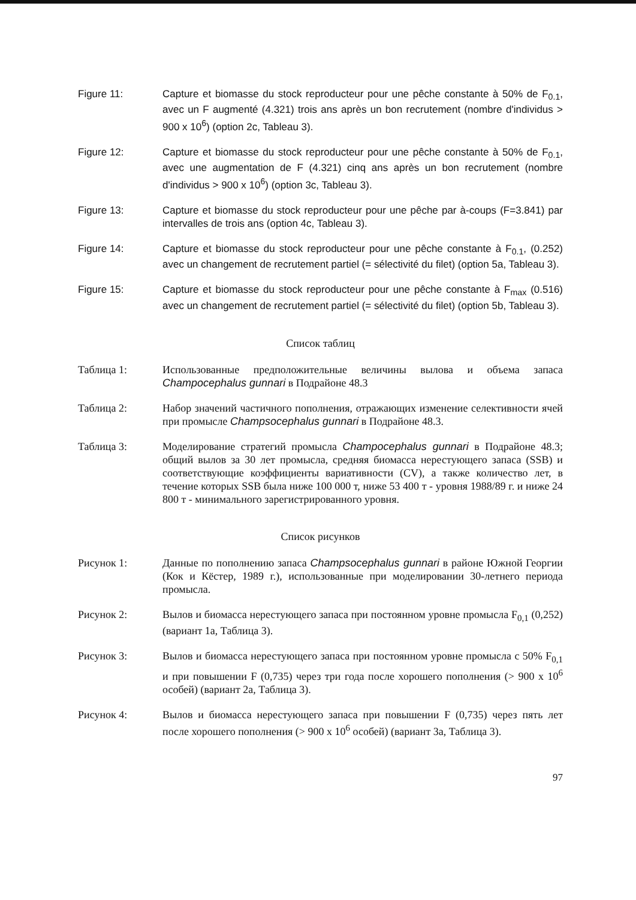Figure 11: Capture et biomasse du stock reproducteur pour une pêche constante à 50% de F<sub>0.1</sub>, avec un F augmenté (4.321) trois ans après un bon recrutement (nombre d'individus > 900 x 10<sup>6</sup>) (option 2c, Tableau 3).
Figure 12: Capture et biomasse du stock reproducteur pour une pêche constante à 50% de F<sub>0.1</sub>, avec une augmentation de F (4.321) cinq ans après un bon recrutement (nombre d'individus > 900 x 10<sup>6</sup>) (option 3c, Tableau 3).
Figure 13: Capture et biomasse du stock reproducteur pour une pêche par à-coups (F=3.841) par intervalles de trois ans (option 4c, Tableau 3).
Figure 14: Capture et biomasse du stock reproducteur pour une pêche constante à F<sub>0.1</sub>, (0.252) avec un changement de recrutement partiel (= sélectivité du filet) (option 5a, Tableau 3).
Figure 15: Capture et biomasse du stock reproducteur pour une pêche constante à F<sub>max</sub> (0.516) avec un changement de recrutement partiel (= sélectivité du filet) (option 5b, Tableau 3).
Список таблиц
Таблица 1: Использованные предположительные величины вылова и объема запаса Champocephalus gunnari в Подрайоне 48.3
Таблица 2: Набор значений частичного пополнения, отражающих изменение селективности ячей при промысле Champsocephalus gunnari в Подрайоне 48.3.
Таблица 3: Моделирование стратегий промысла Champocephalus gunnari в Подрайоне 48.3; общий вылов за 30 лет промысла, средняя биомасса нерестующего запаса (SSB) и соответствующие коэффициенты вариативности (CV), а также количество лет, в течение которых SSB была ниже 100 000 т, ниже 53 400 т - уровня 1988/89 г. и ниже 24 800 т - минимального зарегистрированного уровня.
Список рисунков
Рисунок 1: Данные по пополнению запаса Champsocephalus gunnari в районе Южной Георгии (Кок и Кёстер, 1989 г.), использованные при моделировании 30-летнего периода промысла.
Рисунок 2: Вылов и биомасса нерестующего запаса при постоянном уровне промысла F<sub>0,1</sub> (0,252) (вариант 1а, Таблица 3).
Рисунок 3: Вылов и биомасса нерестующего запаса при постоянном уровне промысла с 50% F<sub>0,1</sub> и при повышении F (0,735) через три года после хорошего пополнения (> 900 x 10<sup>6</sup> особей) (вариант 2а, Таблица 3).
Рисунок 4: Вылов и биомасса нерестующего запаса при повышении F (0,735) через пять лет после хорошего пополнения (> 900 x 10<sup>6</sup> особей) (вариант 3а, Таблица 3).
97